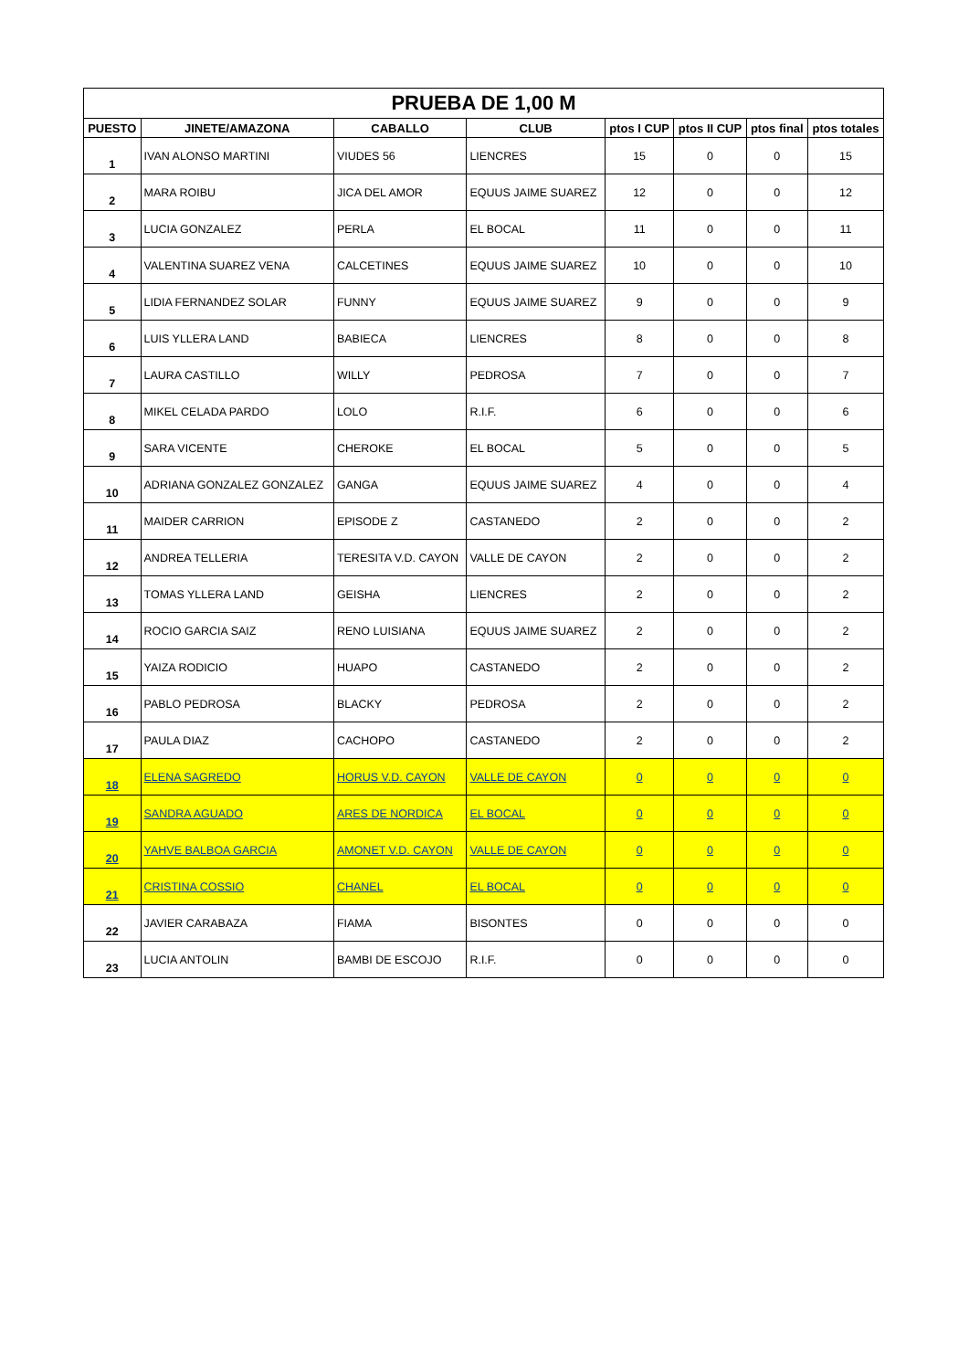| PRUEBA DE 1,00 M | | | | | | | |
| PUESTO | JINETE/AMAZONA | CABALLO | CLUB | ptos I CUP | ptos II CUP | ptos final | ptos totales |
| 1 | IVAN ALONSO MARTINI | VIUDES 56 | LIENCRES | 15 | 0 | 0 | 15 |
| 2 | MARA ROIBU | JICA DEL AMOR | EQUUS JAIME SUAREZ | 12 | 0 | 0 | 12 |
| 3 | LUCIA GONZALEZ | PERLA | EL BOCAL | 11 | 0 | 0 | 11 |
| 4 | VALENTINA SUAREZ VENA | CALCETINES | EQUUS JAIME SUAREZ | 10 | 0 | 0 | 10 |
| 5 | LIDIA FERNANDEZ SOLAR | FUNNY | EQUUS JAIME SUAREZ | 9 | 0 | 0 | 9 |
| 6 | LUIS YLLERA LAND | BABIECA | LIENCRES | 8 | 0 | 0 | 8 |
| 7 | LAURA CASTILLO | WILLY | PEDROSA | 7 | 0 | 0 | 7 |
| 8 | MIKEL CELADA PARDO | LOLO | R.I.F. | 6 | 0 | 0 | 6 |
| 9 | SARA VICENTE | CHEROKE | EL BOCAL | 5 | 0 | 0 | 5 |
| 10 | ADRIANA GONZALEZ GONZALEZ | GANGA | EQUUS JAIME SUAREZ | 4 | 0 | 0 | 4 |
| 11 | MAIDER CARRION | EPISODE Z | CASTANEDO | 2 | 0 | 0 | 2 |
| 12 | ANDREA TELLERIA | TERESITA V.D. CAYON | VALLE DE CAYON | 2 | 0 | 0 | 2 |
| 13 | TOMAS YLLERA LAND | GEISHA | LIENCRES | 2 | 0 | 0 | 2 |
| 14 | ROCIO GARCIA SAIZ | RENO LUISIANA | EQUUS JAIME SUAREZ | 2 | 0 | 0 | 2 |
| 15 | YAIZA RODICIO | HUAPO | CASTANEDO | 2 | 0 | 0 | 2 |
| 16 | PABLO PEDROSA | BLACKY | PEDROSA | 2 | 0 | 0 | 2 |
| 17 | PAULA DIAZ | CACHOPO | CASTANEDO | 2 | 0 | 0 | 2 |
| 18 | ELENA SAGREDO | HORUS V.D. CAYON | VALLE DE CAYON | 0 | 0 | 0 | 0 |
| 19 | SANDRA AGUADO | ARES DE NORDICA | EL BOCAL | 0 | 0 | 0 | 0 |
| 20 | YAHVE BALBOA GARCIA | AMONET V.D. CAYON | VALLE DE CAYON | 0 | 0 | 0 | 0 |
| 21 | CRISTINA COSSIO | CHANEL | EL BOCAL | 0 | 0 | 0 | 0 |
| 22 | JAVIER CARABAZA | FIAMA | BISONTES | 0 | 0 | 0 | 0 |
| 23 | LUCIA ANTOLIN | BAMBI DE ESCOJO | R.I.F. | 0 | 0 | 0 | 0 |